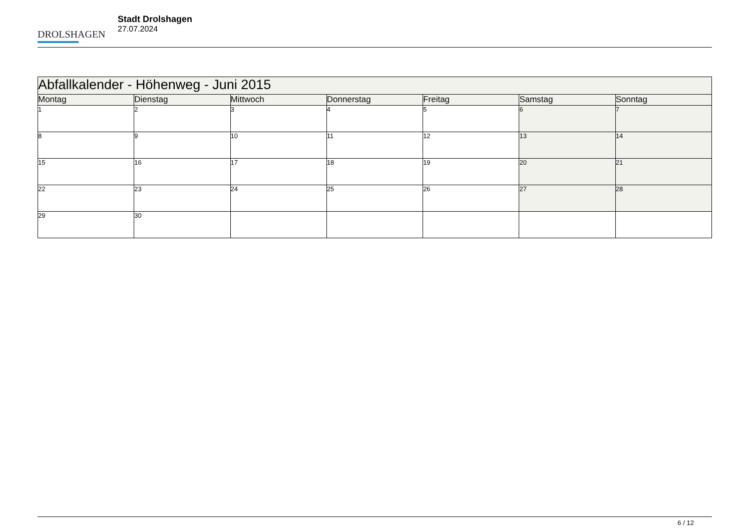DROLSHAGEN
Stadt Drolshagen
27.07.2024
| Abfallkalender - Höhenweg - Juni 2015 | | | | | | |
| --- | --- | --- | --- | --- | --- | --- |
| Montag | Dienstag | Mittwoch | Donnerstag | Freitag | Samstag | Sonntag |
| 1 | 2 | 3 | 4 | 5 | 6 | 7 |
| 8 | 9 | 10 | 11 | 12 | 13 | 14 |
| 15 | 16 | 17 | 18 | 19 | 20 | 21 |
| 22 | 23 | 24 | 25 | 26 | 27 | 28 |
| 29 | 30 | | | | | |
6 / 12